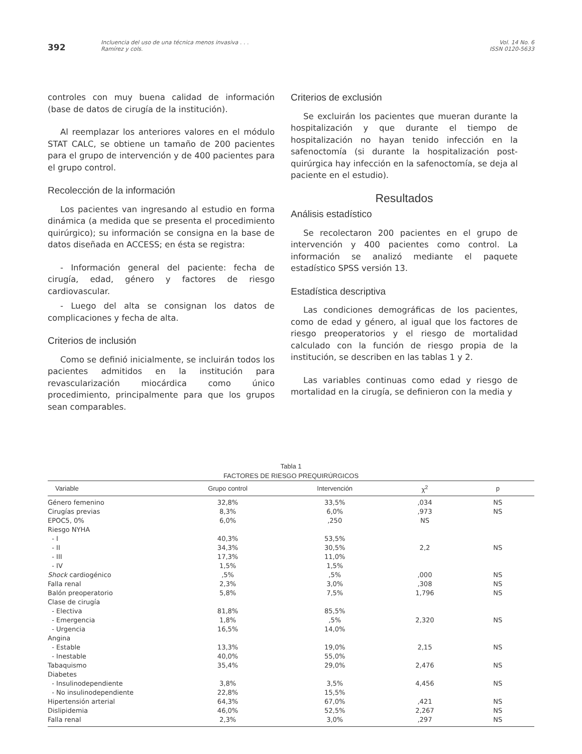392
Incluencia del uso de una técnica menos invasiva . . .
Ramírez y cols.
Vol. 14 No. 6
ISSN 0120-5633
controles con muy buena calidad de información (base de datos de cirugía de la institución).
Al reemplazar los anteriores valores en el módulo STAT CALC, se obtiene un tamaño de 200 pacientes para el grupo de intervención y de 400 pacientes para el grupo control.
Recolección de la información
Los pacientes van ingresando al estudio en forma dinámica (a medida que se presenta el procedimiento quirúrgico); su información se consigna en la base de datos diseñada en ACCESS; en ésta se registra:
- Información general del paciente: fecha de cirugía, edad, género y factores de riesgo cardiovascular.
- Luego del alta se consignan los datos de complicaciones y fecha de alta.
Criterios de inclusión
Como se definió inicialmente, se incluirán todos los pacientes admitidos en la institución para revascularización miocárdica como único procedimiento, principalmente para que los grupos sean comparables.
Criterios de exclusión
Se excluirán los pacientes que mueran durante la hospitalización y que durante el tiempo de hospitalización no hayan tenido infección en la safenoctomía (si durante la hospitalización post-quirúrgica hay infección en la safenoctomía, se deja al paciente en el estudio).
Resultados
Análisis estadístico
Se recolectaron 200 pacientes en el grupo de intervención y 400 pacientes como control. La información se analizó mediante el paquete estadístico SPSS versión 13.
Estadística descriptiva
Las condiciones demográficas de los pacientes, como de edad y género, al igual que los factores de riesgo preoperatorios y el riesgo de mortalidad calculado con la función de riesgo propia de la institución, se describen en las tablas 1 y 2.
Las variables continuas como edad y riesgo de mortalidad en la cirugía, se definieron con la media y
Tabla 1
FACTORES DE RIESGO PREQUIRÚRGICOS
| Variable | Grupo control | Intervención | χ<sup>2</sup> | p |
| --- | --- | --- | --- | --- |
| Género femenino | 32,8% | 33,5% | ,034 | NS |
| Cirugías previas | 8,3% | 6,0% | ,973 | NS |
| EPOC5, 0% | 6,0% | ,250 | NS | |
| Riesgo NYHA | | | | |
| - I | 40,3% | 53,5% | | |
| - II | 34,3% | 30,5% | 2,2 | NS |
| - III | 17,3% | 11,0% | | |
| - IV | 1,5% | 1,5% | | |
| Shock cardiogénico | ,5% | ,5% | ,000 | NS |
| Falla renal | 2,3% | 3,0% | ,308 | NS |
| Balón preoperatorio | 5,8% | 7,5% | 1,796 | NS |
| Clase de cirugía | | | | |
| - Electiva | 81,8% | 85,5% | | |
| - Emergencia | 1,8% | ,5% | 2,320 | NS |
| - Urgencia | 16,5% | 14,0% | | |
| Angina | | | | |
| - Estable | 13,3% | 19,0% | 2,15 | NS |
| - Inestable | 40,0% | 55,0% | | |
| Tabaquismo | 35,4% | 29,0% | 2,476 | NS |
| Diabetes | | | | |
| - Insulinodependiente | 3,8% | 3,5% | 4,456 | NS |
| - No insulinodependiente | 22,8% | 15,5% | | |
| Hipertensión arterial | 64,3% | 67,0% | ,421 | NS |
| Dislipidemia | 46,0% | 52,5% | 2,267 | NS |
| Falla renal | 2,3% | 3,0% | ,297 | NS |